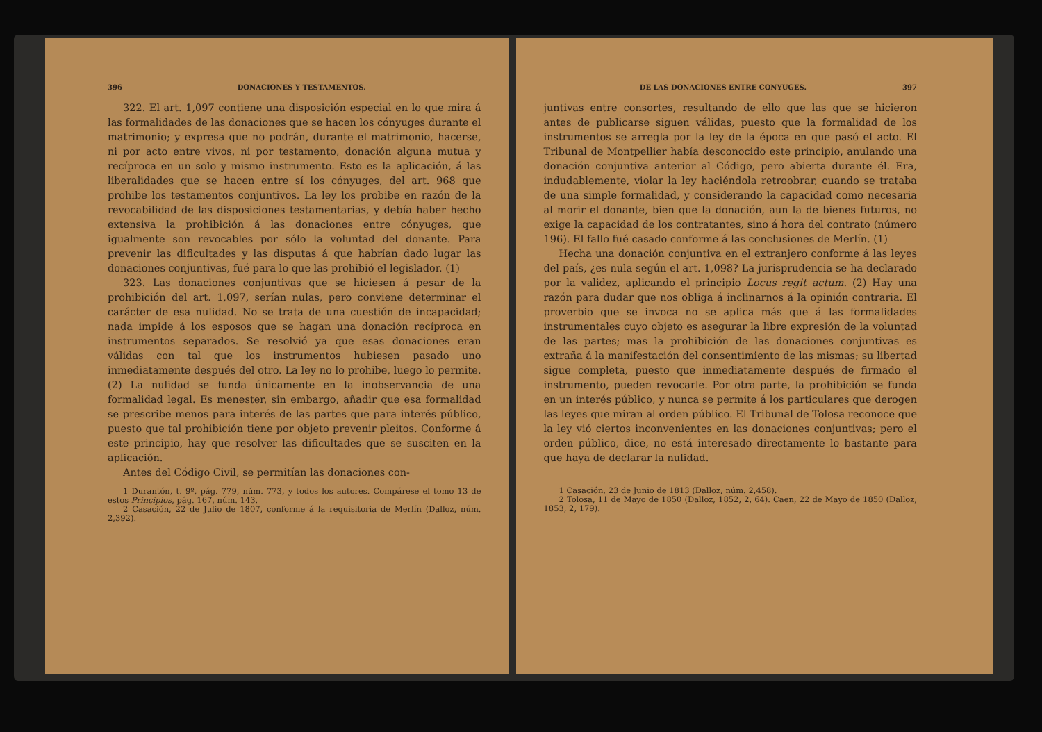396 DONACIONES Y TESTAMENTOS.
322. El art. 1,097 contiene una disposición especial en lo que mira á las formalidades de las donaciones que se hacen los cónyuges durante el matrimonio; y expresa que no podrán, durante el matrimonio, hacerse, ni por acto entre vivos, ni por testamento, donación alguna mutua y recíproca en un solo y mismo instrumento. Esto es la aplicación, á las liberalidades que se hacen entre sí los cónyuges, del art. 968 que prohibe los testamentos conjuntivos. La ley los probibe en razón de la revocabilidad de las disposiciones testamentarias, y debía haber hecho extensiva la prohibición á las donaciones entre cónyuges, que igualmente son revocables por sólo la voluntad del donante. Para prevenir las dificultades y las disputas á que habrían dado lugar las donaciones conjuntivas, fué para lo que las prohibió el legislador. (1)
323. Las donaciones conjuntivas que se hiciesen á pesar de la prohibición del art. 1,097, serían nulas, pero conviene determinar el carácter de esa nulidad. No se trata de una cuestión de incapacidad; nada impide á los esposos que se hagan una donación recíproca en instrumentos separados. Se resolvió ya que esas donaciones eran válidas con tal que los instrumentos hubiesen pasado uno inmediatamente después del otro. La ley no lo prohibe, luego lo permite. (2) La nulidad se funda únicamente en la inobservancia de una formalidad legal. Es menester, sin embargo, añadir que esa formalidad se prescribe menos para interés de las partes que para interés público, puesto que tal prohibición tiene por objeto prevenir pleitos. Conforme á este principio, hay que resolver las dificultades que se susciten en la aplicación.
Antes del Código Civil, se permitían las donaciones con-
1 Durantón, t. 9º, pág. 779, núm. 773, y todos los autores. Compárese el tomo 13 de estos Principios, pág. 167, núm. 143.
2 Casación, 22 de Julio de 1807, conforme á la requisitoria de Merlín (Dalloz, núm. 2,392).
DE LAS DONACIONES ENTRE CONYUGES. 397
juntivas entre consortes, resultando de ello que las que se hicieron antes de publicarse siguen válidas, puesto que la formalidad de los instrumentos se arregla por la ley de la época en que pasó el acto. El Tribunal de Montpellier había desconocido este principio, anulando una donación conjuntiva anterior al Código, pero abierta durante él. Era, indudablemente, violar la ley haciéndola retroobrar, cuando se trataba de una simple formalidad, y considerando la capacidad como necesaria al morir el donante, bien que la donación, aun la de bienes futuros, no exige la capacidad de los contratantes, sino á hora del contrato (número 196). El fallo fué casado conforme á las conclusiones de Merlín. (1)
Hecha una donación conjuntiva en el extranjero conforme á las leyes del país, ¿es nula según el art. 1,098? La jurisprudencia se ha declarado por la validez, aplicando el principio Locus regit actum. (2) Hay una razón para dudar que nos obliga á inclinarnos á la opinión contraria. El proverbio que se invoca no se aplica más que á las formalidades instrumentales cuyo objeto es asegurar la libre expresión de la voluntad de las partes; mas la prohibición de las donaciones conjuntivas es extraña á la manifestación del consentimiento de las mismas; su libertad sigue completa, puesto que inmediatamente después de firmado el instrumento, pueden revocarle. Por otra parte, la prohibición se funda en un interés público, y nunca se permite á los particulares que derogen las leyes que miran al orden público. El Tribunal de Tolosa reconoce que la ley vió ciertos inconvenientes en las donaciones conjuntivas; pero el orden público, dice, no está interesado directamente lo bastante para que haya de declarar la nulidad.
1 Casación, 23 de Junio de 1813 (Dalloz, núm. 2,458).
2 Tolosa, 11 de Mayo de 1850 (Dalloz, 1852, 2, 64). Caen, 22 de Mayo de 1850 (Dalloz, 1853, 2, 179).